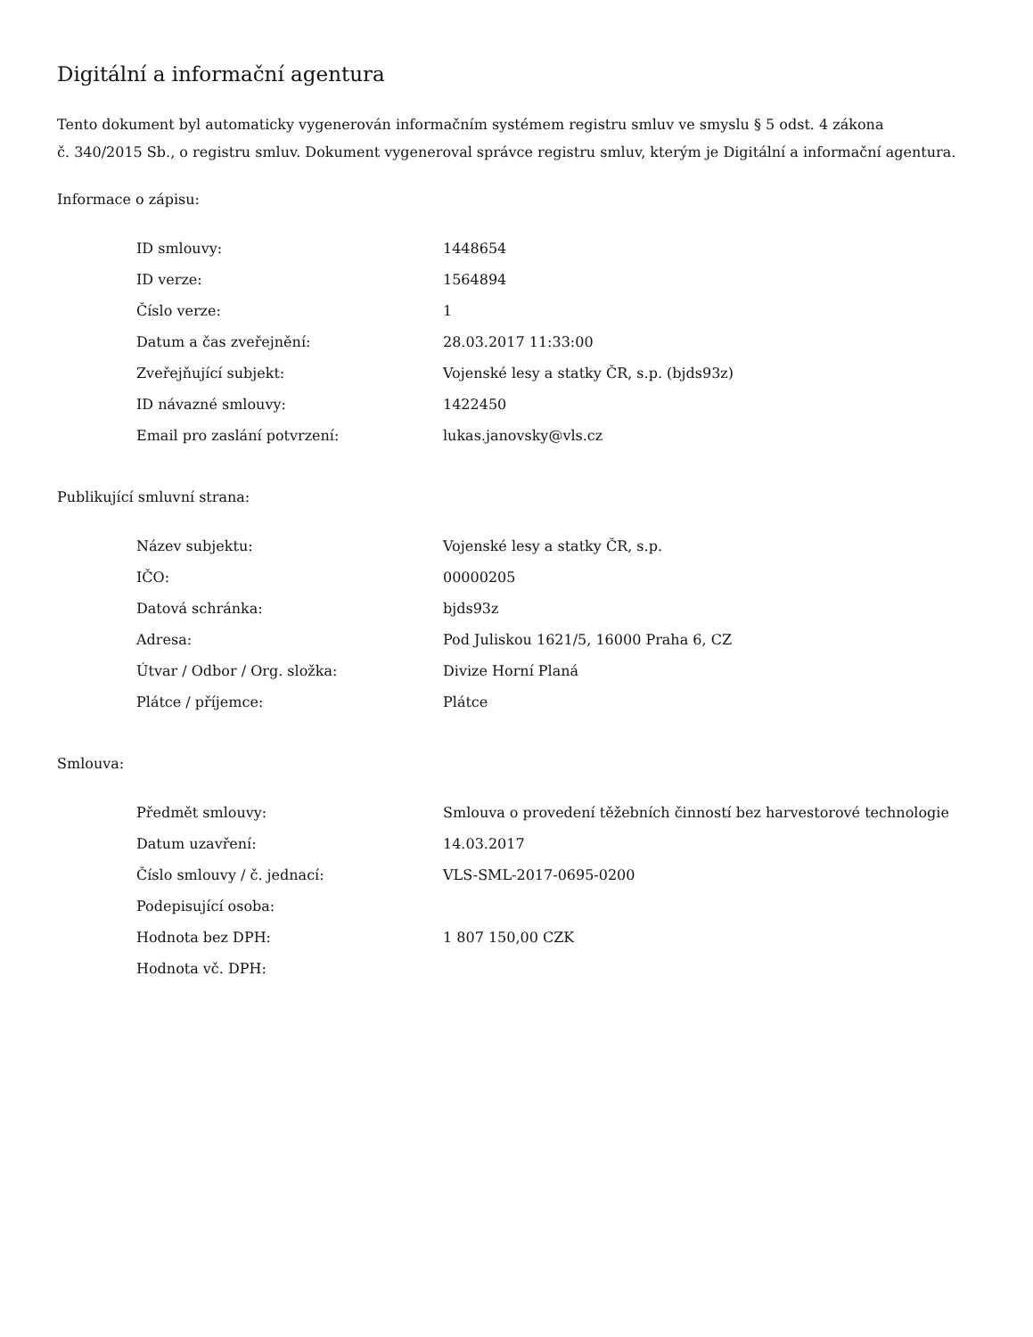Digitální a informační agentura
Tento dokument byl automaticky vygenerován informačním systémem registru smluv ve smyslu § 5 odst. 4 zákona
č. 340/2015 Sb., o registru smluv. Dokument vygeneroval správce registru smluv, kterým je Digitální a informační agentura.
Informace o zápisu:
| ID smlouvy: | 1448654 |
| ID verze: | 1564894 |
| Číslo verze: | 1 |
| Datum a čas zveřejnění: | 28.03.2017 11:33:00 |
| Zveřejňující subjekt: | Vojenské lesy a statky ČR, s.p. (bjds93z) |
| ID návazné smlouvy: | 1422450 |
| Email pro zaslání potvrzení: | lukas.janovsky@vls.cz |
Publikující smluvní strana:
| Název subjektu: | Vojenské lesy a statky ČR, s.p. |
| IČO: | 00000205 |
| Datová schránka: | bjds93z |
| Adresa: | Pod Juliskou 1621/5, 16000 Praha 6, CZ |
| Útvar / Odbor / Org. složka: | Divize Horní Planá |
| Plátce / příjemce: | Plátce |
Smlouva:
| Předmět smlouvy: | Smlouva o provedení těžebních činností bez harvestorové technologie |
| Datum uzavření: | 14.03.2017 |
| Číslo smlouvy / č. jednací: | VLS-SML-2017-0695-0200 |
| Podepisující osoba: | |
| Hodnota bez DPH: | 1 807 150,00 CZK |
| Hodnota vč. DPH: | |